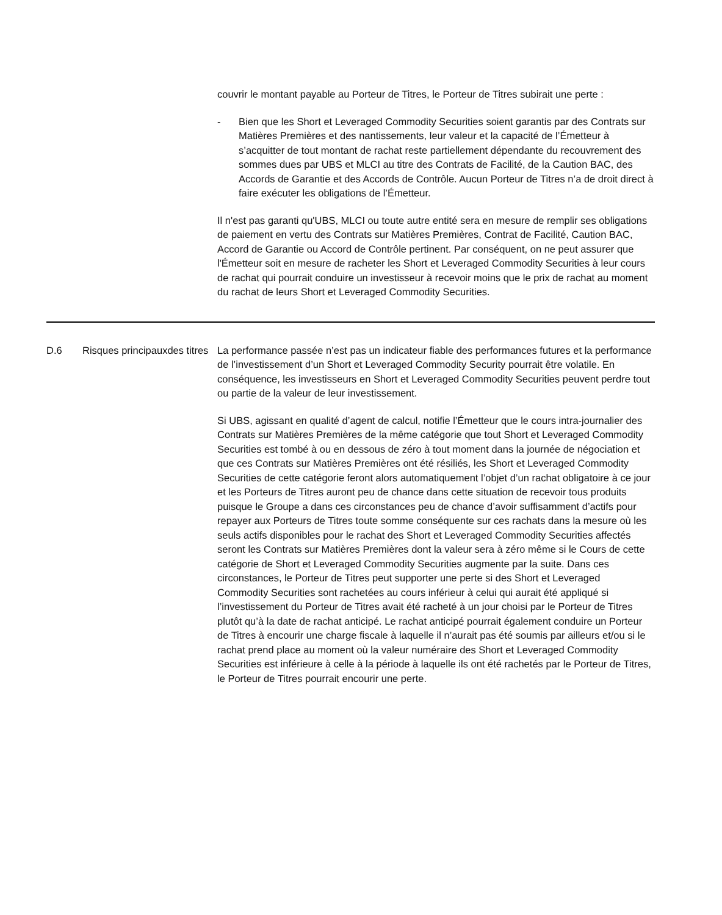couvrir le montant payable au Porteur de Titres, le Porteur de Titres subirait une perte :
- Bien que les Short et Leveraged Commodity Securities soient garantis par des Contrats sur Matières Premières et des nantissements, leur valeur et la capacité de l’Émetteur à s’acquitter de tout montant de rachat reste partiellement dépendante du recouvrement des sommes dues par UBS et MLCI au titre des Contrats de Facilité, de la Caution BAC, des Accords de Garantie et des Accords de Contrôle. Aucun Porteur de Titres n’a de droit direct à faire exécuter les obligations de l’Émetteur.
Il n'est pas garanti qu'UBS, MLCI ou toute autre entité sera en mesure de remplir ses obligations de paiement en vertu des Contrats sur Matières Premières, Contrat de Facilité, Caution BAC, Accord de Garantie ou Accord de Contrôle pertinent. Par conséquent, on ne peut assurer que l'Émetteur soit en mesure de racheter les Short et Leveraged Commodity Securities à leur cours de rachat qui pourrait conduire un investisseur à recevoir moins que le prix de rachat au moment du rachat de leurs Short et Leveraged Commodity Securities.
| D.6 | Risques principauxdes titres | La performance passée n’est pas un indicateur fiable des performances futures et la performance de l’investissement d’un Short et Leveraged Commodity Security pourrait être volatile. En conséquence, les investisseurs en Short et Leveraged Commodity Securities peuvent perdre tout ou partie de la valeur de leur investissement. Si UBS, agissant en qualité d’agent de calcul, notifie l’Émetteur que le cours intra-journalier des Contrats sur Matières Premières de la même catégorie que tout Short et Leveraged Commodity Securities est tombé à ou en dessous de zéro à tout moment dans la journée de négociation et que ces Contrats sur Matières Premières ont été résiliés, les Short et Leveraged Commodity Securities de cette catégorie feront alors automatiquement l’objet d’un rachat obligatoire à ce jour et les Porteurs de Titres auront peu de chance dans cette situation de recevoir tous produits puisque le Groupe a dans ces circonstances peu de chance d’avoir suffisamment d’actifs pour repayer aux Porteurs de Titres toute somme conséquente sur ces rachats dans la mesure où les seuls actifs disponibles pour le rachat des Short et Leveraged Commodity Securities affectés seront les Contrats sur Matières Premières dont la valeur sera à zéro même si le Cours de cette catégorie de Short et Leveraged Commodity Securities augmente par la suite. Dans ces circonstances, le Porteur de Titres peut supporter une perte si des Short et Leveraged Commodity Securities sont rachetées au cours inférieur à celui qui aurait été appliqué si l’investissement du Porteur de Titres avait été racheté à un jour choisi par le Porteur de Titres plutôt qu’à la date de rachat anticipé. Le rachat anticipé pourrait également conduire un Porteur de Titres à encourir une charge fiscale à laquelle il n’aurait pas été soumis par ailleurs et/ou si le rachat prend place au moment où la valeur numéraire des Short et Leveraged Commodity Securities est inférieure à celle à la période à laquelle ils ont été rachetés par le Porteur de Titres, le Porteur de Titres pourrait encourir une perte. |